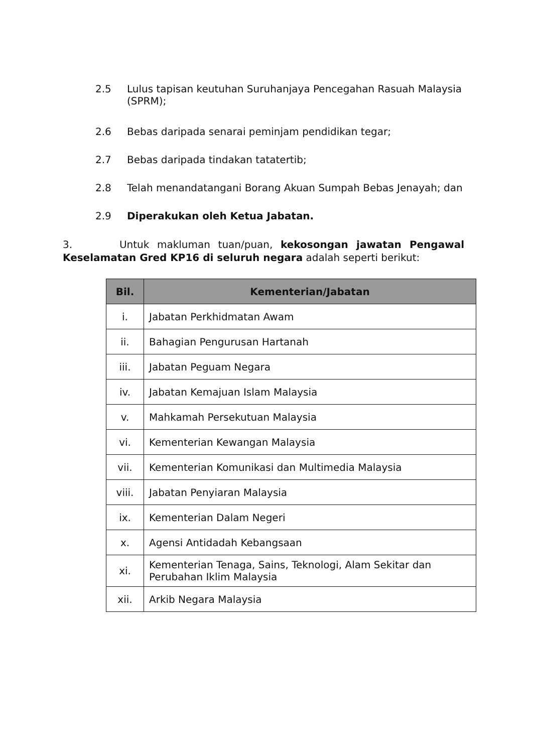2.5 Lulus tapisan keutuhan Suruhanjaya Pencegahan Rasuah Malaysia (SPRM);
2.6 Bebas daripada senarai peminjam pendidikan tegar;
2.7 Bebas daripada tindakan tatatertib;
2.8 Telah menandatangani Borang Akuan Sumpah Bebas Jenayah; dan
2.9 Diperakukan oleh Ketua Jabatan.
3. Untuk makluman tuan/puan, kekosongan jawatan Pengawal Keselamatan Gred KP16 di seluruh negara adalah seperti berikut:
| Bil. | Kementerian/Jabatan |
| --- | --- |
| i. | Jabatan Perkhidmatan Awam |
| ii. | Bahagian Pengurusan Hartanah |
| iii. | Jabatan Peguam Negara |
| iv. | Jabatan Kemajuan Islam Malaysia |
| v. | Mahkamah Persekutuan Malaysia |
| vi. | Kementerian Kewangan Malaysia |
| vii. | Kementerian Komunikasi dan Multimedia Malaysia |
| viii. | Jabatan Penyiaran Malaysia |
| ix. | Kementerian Dalam Negeri |
| x. | Agensi Antidadah Kebangsaan |
| xi. | Kementerian Tenaga, Sains, Teknologi, Alam Sekitar dan Perubahan Iklim Malaysia |
| xii. | Arkib Negara Malaysia |